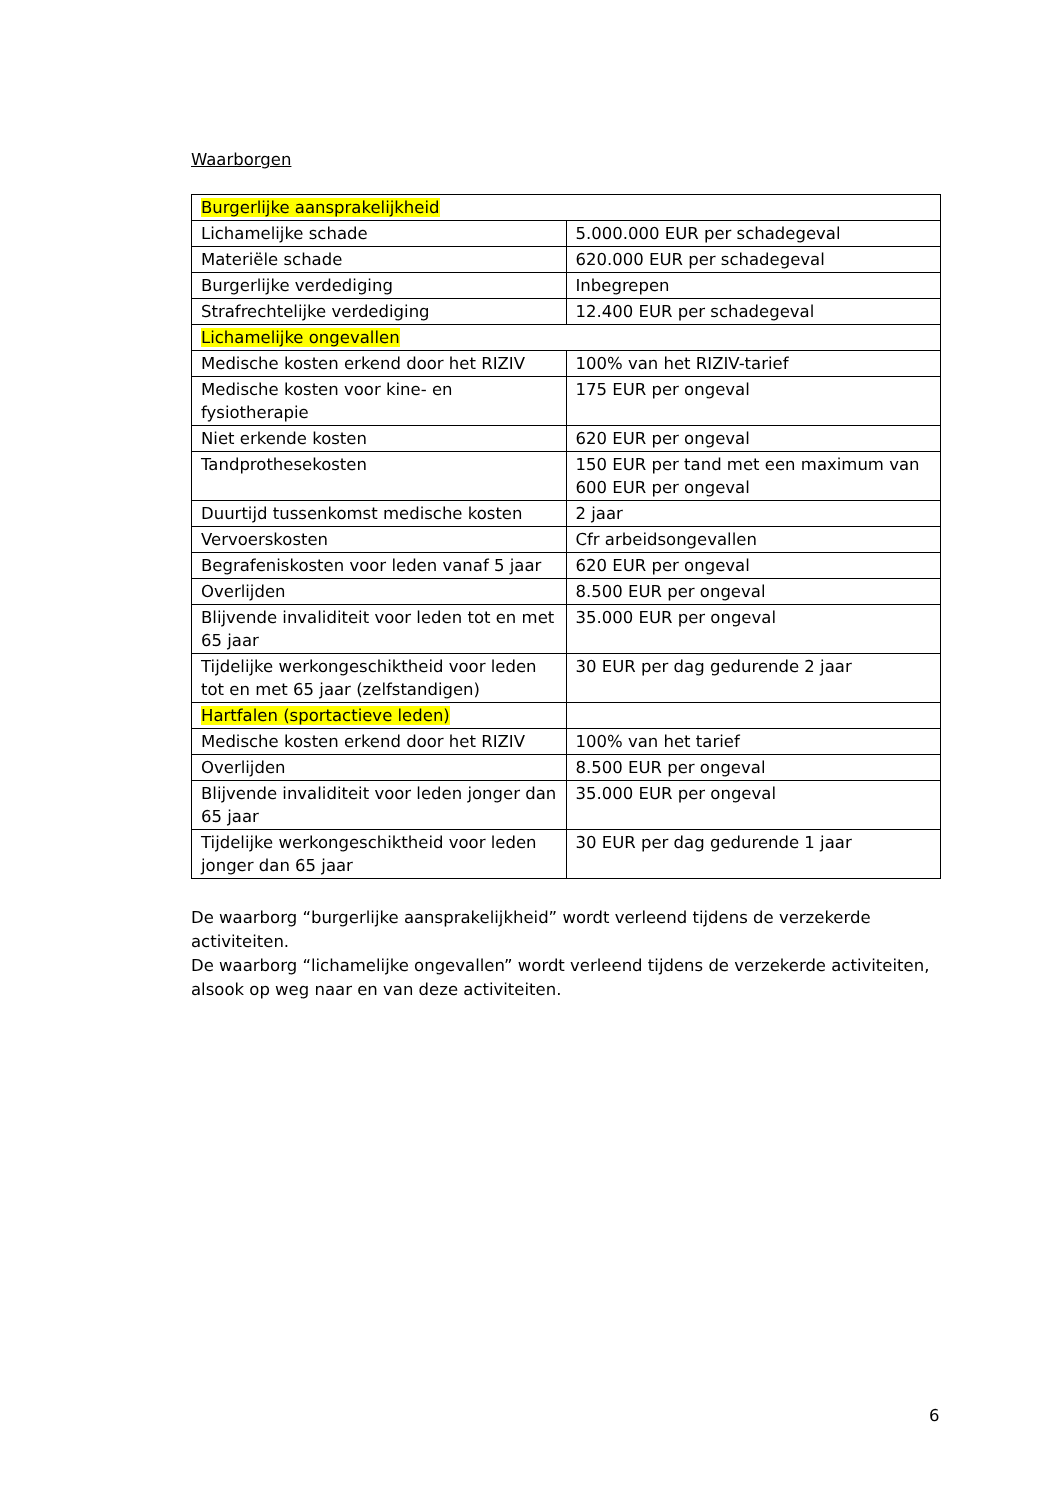Waarborgen
| Burgerlijke aansprakelijkheid | |
| Lichamelijke schade | 5.000.000 EUR per schadegeval |
| Materiële schade | 620.000 EUR per schadegeval |
| Burgerlijke verdediging | Inbegrepen |
| Strafrechtelijke verdediging | 12.400 EUR per schadegeval |
| Lichamelijke ongevallen | |
| Medische kosten erkend door het RIZIV | 100% van het RIZIV-tarief |
| Medische kosten voor kine- en fysiotherapie | 175 EUR per ongeval |
| Niet erkende kosten | 620 EUR per ongeval |
| Tandprothesekosten | 150 EUR per tand met een maximum van 600 EUR per ongeval |
| Duurtijd tussenkomst medische kosten | 2 jaar |
| Vervoerskosten | Cfr arbeidsongevallen |
| Begrafeniskosten voor leden vanaf 5 jaar | 620 EUR per ongeval |
| Overlijden | 8.500 EUR per ongeval |
| Blijvende invaliditeit voor leden tot en met 65 jaar | 35.000 EUR per ongeval |
| Tijdelijke werkongeschiktheid voor leden tot en met 65 jaar (zelfstandigen) | 30 EUR per dag gedurende 2 jaar |
| Hartfalen (sportactieve leden) | |
| Medische kosten erkend door het RIZIV | 100% van het tarief |
| Overlijden | 8.500 EUR per ongeval |
| Blijvende invaliditeit voor leden jonger dan 65 jaar | 35.000 EUR per ongeval |
| Tijdelijke werkongeschiktheid voor leden jonger dan 65 jaar | 30 EUR per dag gedurende 1 jaar |
De waarborg “burgerlijke aansprakelijkheid” wordt verleend tijdens de verzekerde activiteiten.
De waarborg “lichamelijke ongevallen” wordt verleend tijdens de verzekerde activiteiten, alsook op weg naar en van deze activiteiten.
6